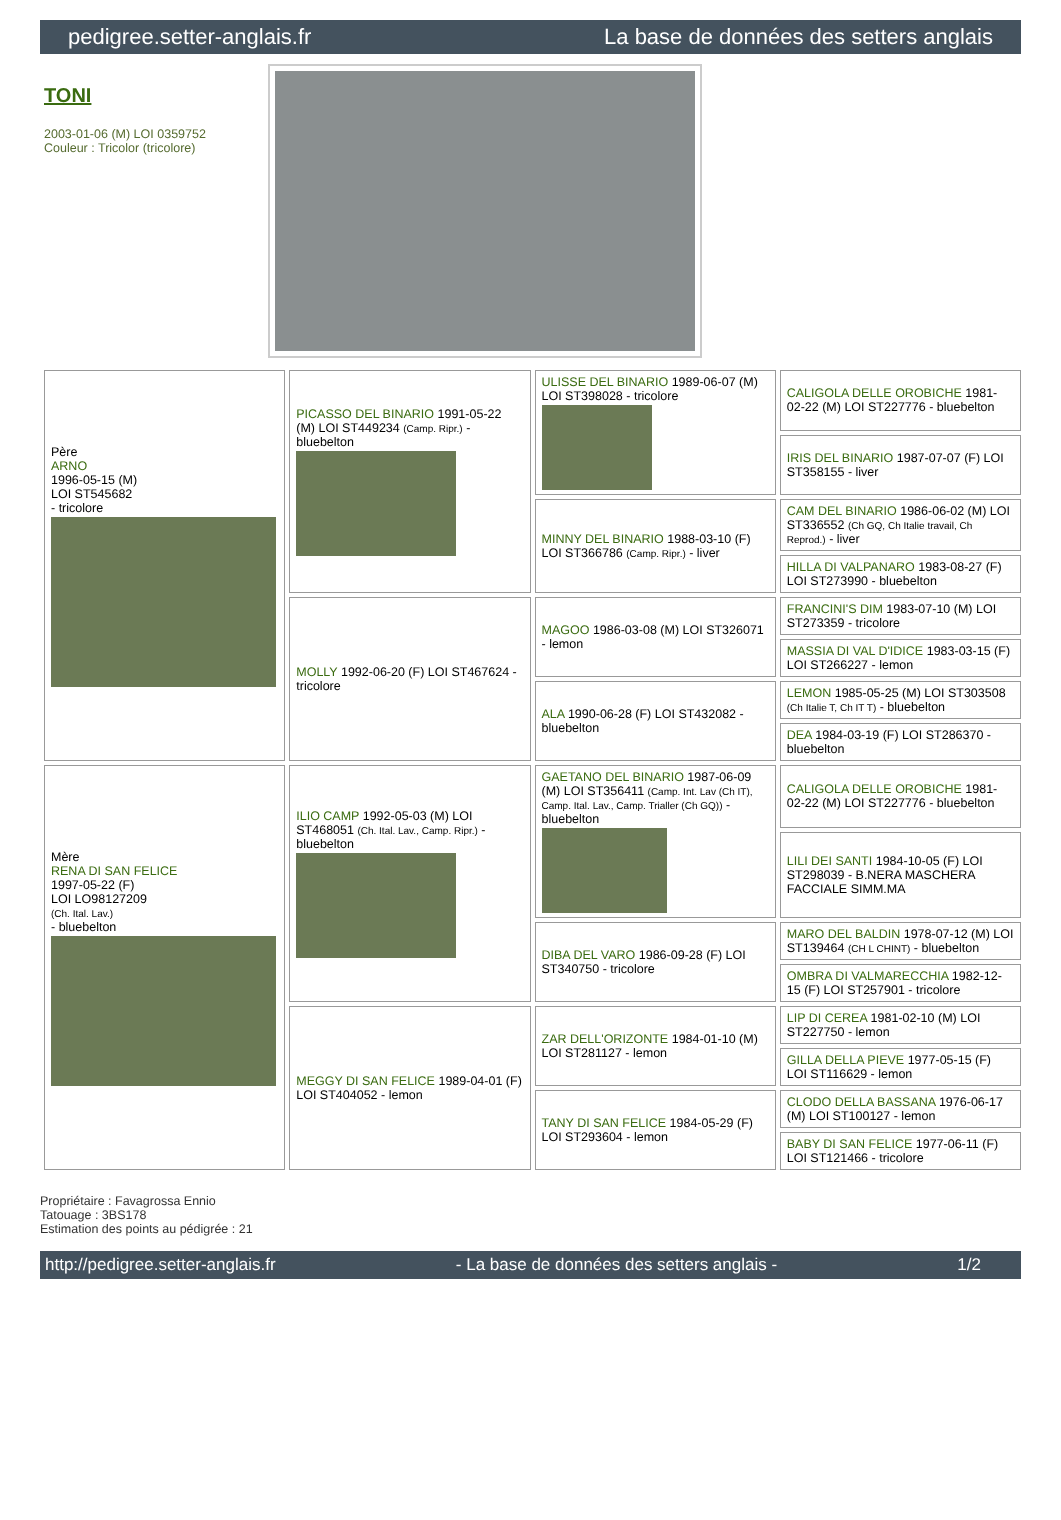pedigree.setter-anglais.fr La base de données des setters anglais
TONI
2003-01-06 (M) LOI 0359752
Couleur : Tricolor (tricolore)
| Père ARNO 1996-05-15 (M) LOI ST545682 - tricolore | PICASSO DEL BINARIO 1991-05-22 (M) LOI ST449234 (Camp. Ripr.) - bluebelton | ULISSE DEL BINARIO 1989-06-07 (M) LOI ST398028 - tricolore | CALIGOLA DELLE OROBICHE 1981-02-22 (M) LOI ST227776 - bluebelton |
| | | | IRIS DEL BINARIO 1987-07-07 (F) LOI ST358155 - liver |
| | | MINNY DEL BINARIO 1988-03-10 (F) LOI ST366786 (Camp. Ripr.) - liver | CAM DEL BINARIO 1986-06-02 (M) LOI ST336552 (Ch GQ, Ch Italie travail, Ch Reprod.) - liver |
| | | | HILLA DI VALPANARO 1983-08-27 (F) LOI ST273990 - bluebelton |
| | MOLLY 1992-06-20 (F) LOI ST467624 - tricolore | MAGOO 1986-03-08 (M) LOI ST326071 - lemon | FRANCINI'S DIM 1983-07-10 (M) LOI ST273359 - tricolore |
| | | | MASSIA DI VAL D'IDICE 1983-03-15 (F) LOI ST266227 - lemon |
| | | ALA 1990-06-28 (F) LOI ST432082 - bluebelton | LEMON 1985-05-25 (M) LOI ST303508 (Ch Italie T, Ch IT T) - bluebelton |
| | | | DEA 1984-03-19 (F) LOI ST286370 - bluebelton |
| Mère RENA DI SAN FELICE 1997-05-22 (F) LOI LO98127209 (Ch. Ital. Lav.) - bluebelton | ILIO CAMP 1992-05-03 (M) LOI ST468051 (Ch. Ital. Lav., Camp. Ripr.) - bluebelton | GAETANO DEL BINARIO 1987-06-09 (M) LOI ST356411 (Camp. Int. Lav (Ch IT), Camp. Ital. Lav., Camp. Trialler (Ch GQ)) - bluebelton | CALIGOLA DELLE OROBICHE 1981-02-22 (M) LOI ST227776 - bluebelton |
| | | | LILI DEI SANTI 1984-10-05 (F) LOI ST298039 - B.NERA MASCHERA FACCIALE SIMM.MA |
| | | DIBA DEL VARO 1986-09-28 (F) LOI ST340750 - tricolore | MARO DEL BALDIN 1978-07-12 (M) LOI ST139464 (CH L CHINT) - bluebelton |
| | | | OMBRA DI VALMARECCHIA 1982-12-15 (F) LOI ST257901 - tricolore |
| | MEGGY DI SAN FELICE 1989-04-01 (F) LOI ST404052 - lemon | ZAR DELL'ORIZONTE 1984-01-10 (M) LOI ST281127 - lemon | LIP DI CEREA 1981-02-10 (M) LOI ST227750 - lemon |
| | | | GILLA DELLA PIEVE 1977-05-15 (F) LOI ST116629 - lemon |
| | | TANY DI SAN FELICE 1984-05-29 (F) LOI ST293604 - lemon | CLODO DELLA BASSANA 1976-06-17 (M) LOI ST100127 - lemon |
| | | | BABY DI SAN FELICE 1977-06-11 (F) LOI ST121466 - tricolore |
Propriétaire : Favagrossa Ennio
Tatouage : 3BS178
Estimation des points au pédigrée : 21
http://pedigree.setter-anglais.fr - La base de données des setters anglais - 1/2